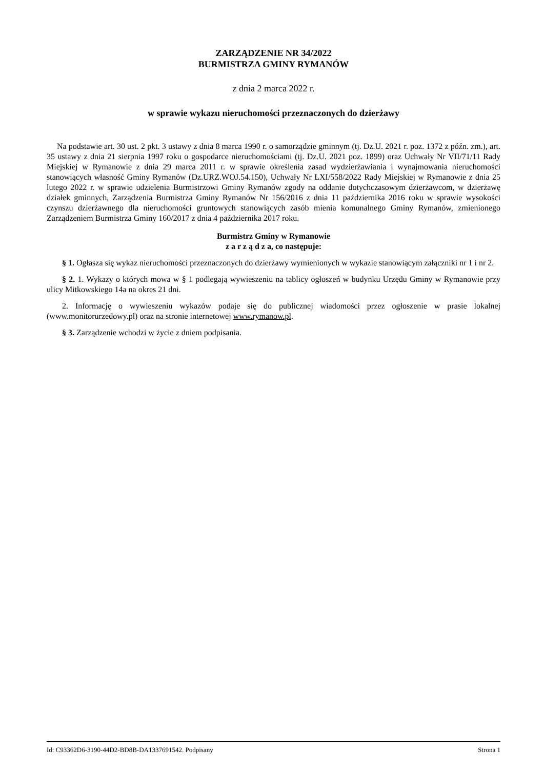ZARZĄDZENIE NR 34/2022
BURMISTRZA GMINY RYMANÓW
z dnia 2 marca 2022 r.
w sprawie wykazu nieruchomości przeznaczonych do dzierżawy
Na podstawie art. 30 ust. 2 pkt. 3 ustawy z dnia 8 marca 1990 r. o samorządzie gminnym (tj. Dz.U. 2021 r. poz. 1372 z późn. zm.), art. 35 ustawy z dnia 21 sierpnia 1997 roku o gospodarce nieruchomościami (tj. Dz.U. 2021 poz. 1899) oraz Uchwały Nr VII/71/11 Rady Miejskiej w Rymanowie z dnia 29 marca 2011 r. w sprawie określenia zasad wydzierżawiania i wynajmowania nieruchomości stanowiących własność Gminy Rymanów (Dz.URZ.WOJ.54.150), Uchwały Nr LXI/558/2022 Rady Miejskiej w Rymanowie z dnia 25 lutego 2022 r. w sprawie udzielenia Burmistrzowi Gminy Rymanów zgody na oddanie dotychczasowym dzierżawcom, w dzierżawę działek gminnych, Zarządzenia Burmistrza Gminy Rymanów Nr 156/2016 z dnia 11 października 2016 roku w sprawie wysokości czynszu dzierżawnego dla nieruchomości gruntowych stanowiących zasób mienia komunalnego Gminy Rymanów, zmienionego Zarządzeniem Burmistrza Gminy 160/2017 z dnia 4 października 2017 roku.
Burmistrz Gminy w Rymanowie
z a r z ą d z a, co następuje:
§ 1. Ogłasza się wykaz nieruchomości przeznaczonych do dzierżawy wymienionych w wykazie stanowiącym załączniki nr 1 i nr 2.
§ 2. 1. Wykazy o których mowa w § 1 podlegają wywieszeniu na tablicy ogłoszeń w budynku Urzędu Gminy w Rymanowie przy ulicy Mitkowskiego 14a na okres 21 dni.
2. Informację o wywieszeniu wykazów podaje się do publicznej wiadomości przez ogłoszenie w prasie lokalnej (www.monitorurzedowy.pl) oraz na stronie internetowej www.rymanow.pl.
§ 3. Zarządzenie wchodzi w życie z dniem podpisania.
Id: C93362D6-3190-44D2-BD8B-DA1337691542. Podpisany Strona 1